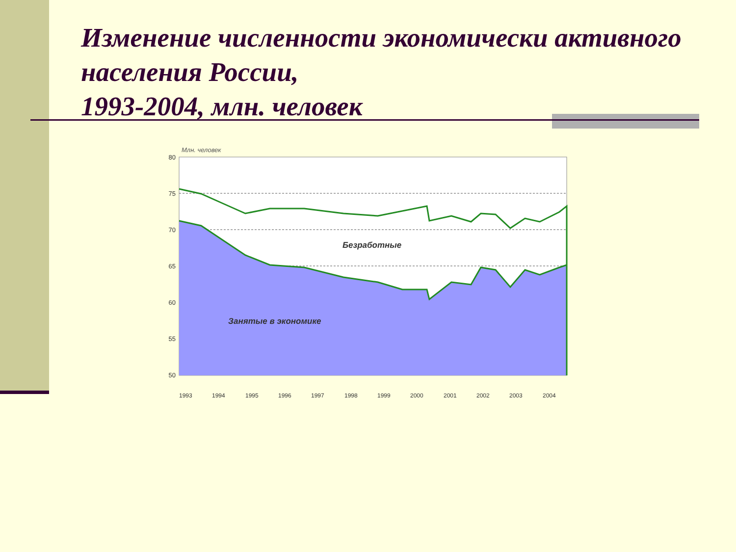Изменение численности экономически активного населения России,
1993-2004, млн. человек
Млн. человек
Безработные
Занятые в экономике
80
75
70
65
60
55
50
1993
1994
1995
1996
1997
1998
1999
2000
2001
2002
2003
2004